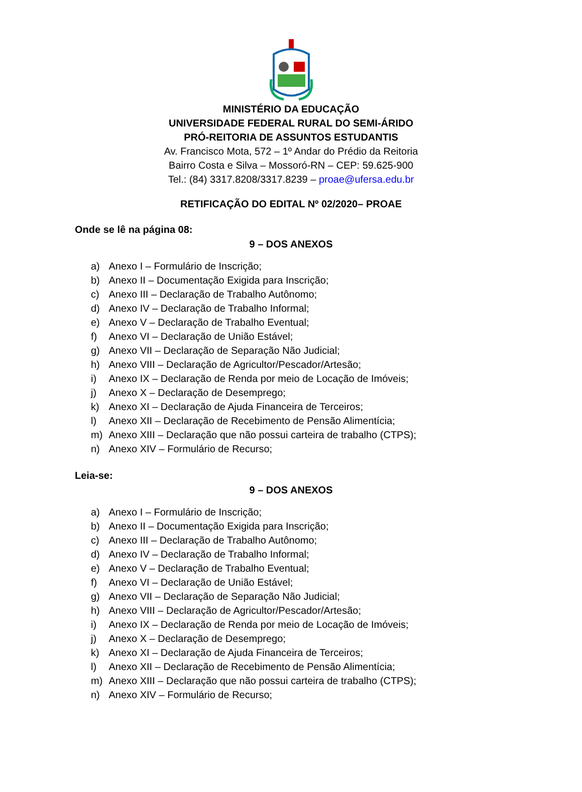MINISTÉRIO DA EDUCAÇÃO
UNIVERSIDADE FEDERAL RURAL DO SEMI-ÁRIDO
PRÓ-REITORIA DE ASSUNTOS ESTUDANTIS
Av. Francisco Mota, 572 – 1º Andar do Prédio da Reitoria
Bairro Costa e Silva – Mossoró-RN – CEP: 59.625-900
Tel.: (84) 3317.8208/3317.8239 – proae@ufersa.edu.br
RETIFICAÇÃO DO EDITAL Nº 02/2020– PROAE
Onde se lê na página 08:
9 – DOS ANEXOS
a) Anexo I – Formulário de Inscrição;
b) Anexo II – Documentação Exigida para Inscrição;
c) Anexo III – Declaração de Trabalho Autônomo;
d) Anexo IV – Declaração de Trabalho Informal;
e) Anexo V – Declaração de Trabalho Eventual;
f) Anexo VI – Declaração de União Estável;
g) Anexo VII – Declaração de Separação Não Judicial;
h) Anexo VIII – Declaração de Agricultor/Pescador/Artesão;
i) Anexo IX – Declaração de Renda por meio de Locação de Imóveis;
j) Anexo X – Declaração de Desemprego;
k) Anexo XI – Declaração de Ajuda Financeira de Terceiros;
l) Anexo XII – Declaração de Recebimento de Pensão Alimentícia;
m) Anexo XIII – Declaração que não possui carteira de trabalho (CTPS);
n) Anexo XIV – Formulário de Recurso;
Leia-se:
9 – DOS ANEXOS
a) Anexo I – Formulário de Inscrição;
b) Anexo II – Documentação Exigida para Inscrição;
c) Anexo III – Declaração de Trabalho Autônomo;
d) Anexo IV – Declaração de Trabalho Informal;
e) Anexo V – Declaração de Trabalho Eventual;
f) Anexo VI – Declaração de União Estável;
g) Anexo VII – Declaração de Separação Não Judicial;
h) Anexo VIII – Declaração de Agricultor/Pescador/Artesão;
i) Anexo IX – Declaração de Renda por meio de Locação de Imóveis;
j) Anexo X – Declaração de Desemprego;
k) Anexo XI – Declaração de Ajuda Financeira de Terceiros;
l) Anexo XII – Declaração de Recebimento de Pensão Alimentícia;
m) Anexo XIII – Declaração que não possui carteira de trabalho (CTPS);
n) Anexo XIV – Formulário de Recurso;